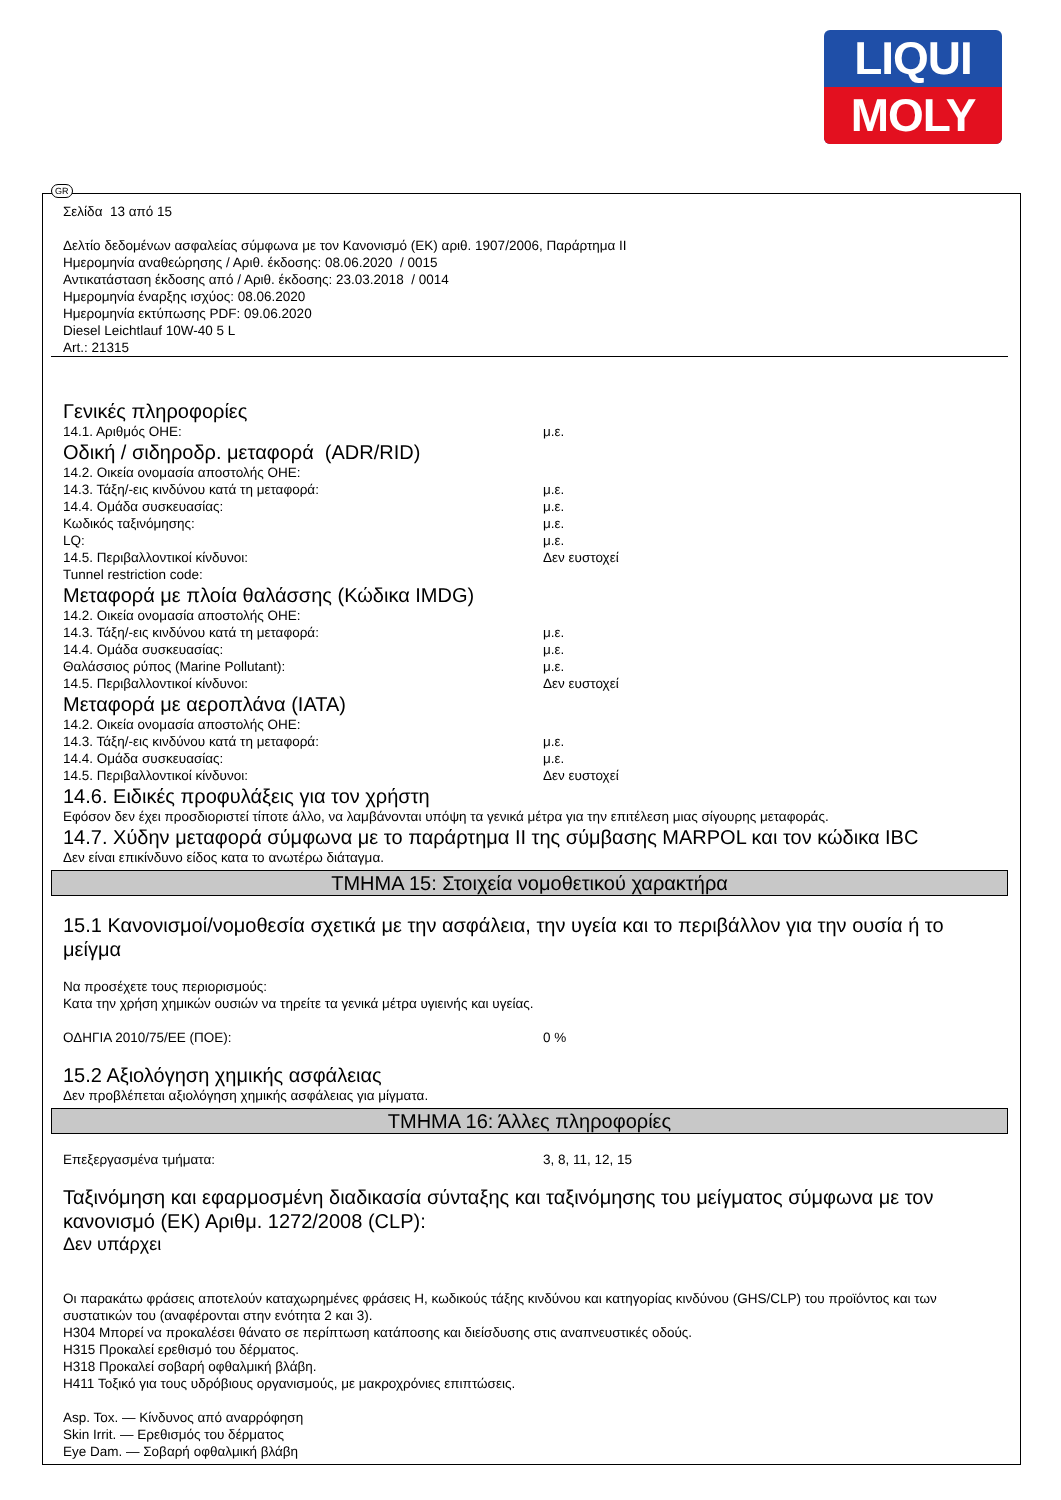LIQUI
MOLY
GR
Σελίδα 13 από 15
Δελτίο δεδομένων ασφαλείας σύμφωνα με τον Κανονισμό (ΕΚ) αριθ. 1907/2006, Παράρτημα II
Ημερομηνία αναθεώρησης / Αριθ. έκδοσης: 08.06.2020 / 0015
Αντικατάσταση έκδοσης από / Αριθ. έκδοσης: 23.03.2018 / 0014
Ημερομηνία έναρξης ισχύος: 08.06.2020
Ημερομηνία εκτύπωσης PDF: 09.06.2020
Diesel Leichtlauf 10W-40 5 L
Art.: 21315
Γενικές πληροφορίες
14.1. Αριθμός ΟΗΕ: μ.ε.
Οδική / σιδηροδρ. μεταφορά (ADR/RID)
14.2. Οικεία ονομασία αποστολής ΟΗΕ:
14.3. Τάξη/-εις κινδύνου κατά τη μεταφορά: μ.ε.
14.4. Ομάδα συσκευασίας: μ.ε.
Κωδικός ταξινόμησης: μ.ε.
LQ: μ.ε.
14.5. Περιβαλλοντικοί κίνδυνοι: Δεν ευστοχεί
Tunnel restriction code:
Μεταφορά με πλοία θαλάσσης (Κώδικα IMDG)
14.2. Οικεία ονομασία αποστολής ΟΗΕ:
14.3. Τάξη/-εις κινδύνου κατά τη μεταφορά: μ.ε.
14.4. Ομάδα συσκευασίας: μ.ε.
Θαλάσσιος ρύπος (Marine Pollutant): μ.ε.
14.5. Περιβαλλοντικοί κίνδυνοι: Δεν ευστοχεί
Μεταφορά με αεροπλάνα (IATA)
14.2. Οικεία ονομασία αποστολής ΟΗΕ:
14.3. Τάξη/-εις κινδύνου κατά τη μεταφορά: μ.ε.
14.4. Ομάδα συσκευασίας: μ.ε.
14.5. Περιβαλλοντικοί κίνδυνοι: Δεν ευστοχεί
14.6. Ειδικές προφυλάξεις για τον χρήστη
Εφόσον δεν έχει προσδιοριστεί τίποτε άλλο, να λαμβάνονται υπόψη τα γενικά μέτρα για την επιτέλεση μιας σίγουρης μεταφοράς.
14.7. Χύδην μεταφορά σύμφωνα με το παράρτημα II της σύμβασης MARPOL και τον κώδικα IBC
Δεν είναι επικίνδυνο είδος κατα το ανωτέρω διάταγμα.
ΤΜΗΜΑ 15: Στοιχεία νομοθετικού χαρακτήρα
15.1 Κανονισμοί/νομοθεσία σχετικά με την ασφάλεια, την υγεία και το περιβάλλον για την ουσία ή το μείγμα
Να προσέχετε τους περιορισμούς:
Κατα την χρήση χημικών ουσιών να τηρείτε τα γενικά μέτρα υγιεινής και υγείας.
ΟΔΗΓΙΑ 2010/75/ΕΕ (ΠΟΕ): 0 %
15.2 Αξιολόγηση χημικής ασφάλειας
Δεν προβλέπεται αξιολόγηση χημικής ασφάλειας για μίγματα.
ΤΜΗΜΑ 16: Άλλες πληροφορίες
Επεξεργασμένα τμήματα: 3, 8, 11, 12, 15
Ταξινόμηση και εφαρμοσμένη διαδικασία σύνταξης και ταξινόμησης του μείγματος σύμφωνα με τον κανονισμό (ΕΚ) Αριθμ. 1272/2008 (CLP):
Δεν υπάρχει
Οι παρακάτω φράσεις αποτελούν καταχωρημένες φράσεις H, κωδικούς τάξης κινδύνου και κατηγορίας κινδύνου (GHS/CLP) του προϊόντος και των συστατικών του (αναφέρονται στην ενότητα 2 και 3).
H304 Μπορεί να προκαλέσει θάνατο σε περίπτωση κατάποσης και διείσδυσης στις αναπνευστικές οδούς.
H315 Προκαλεί ερεθισμό του δέρματος.
H318 Προκαλεί σοβαρή οφθαλμική βλάβη.
H411 Τοξικό για τους υδρόβιους οργανισμούς, με μακροχρόνιες επιπτώσεις.
Asp. Tox. — Κίνδυνος από αναρρόφηση
Skin Irrit. — Ερεθισμός του δέρματος
Eye Dam. — Σοβαρή οφθαλμική βλάβη